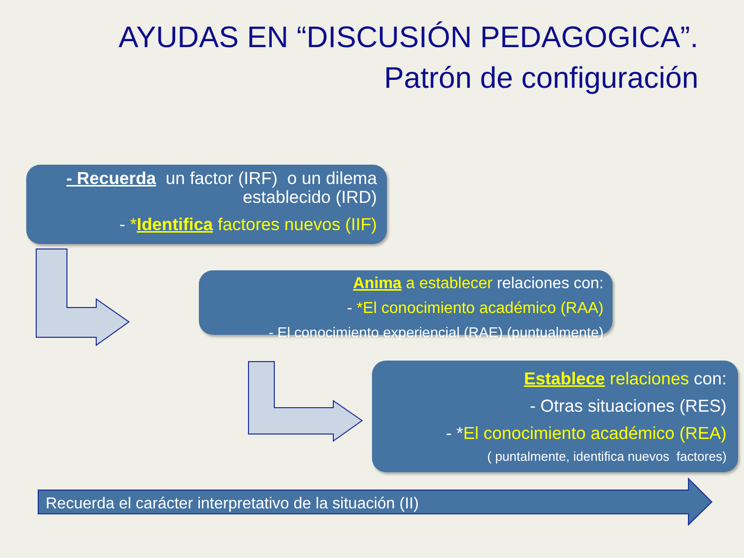AYUDAS EN “DISCUSIÓN PEDAGOGICA”. Patrón de configuración
- Recuerda un factor (IRF) o un dilema establecido (IRD)
- *Identifica factores nuevos (IIF)
Anima a establecer relaciones con:
- *El conocimiento académico (RAA)
- El conocimiento experiencial (RAE) (puntualmente)
Establece relaciones con:
- Otras situaciones (RES)
- *El conocimiento académico (REA)
( puntalmente, identifica nuevos factores)
Recuerda el carácter interpretativo de la situación (II)